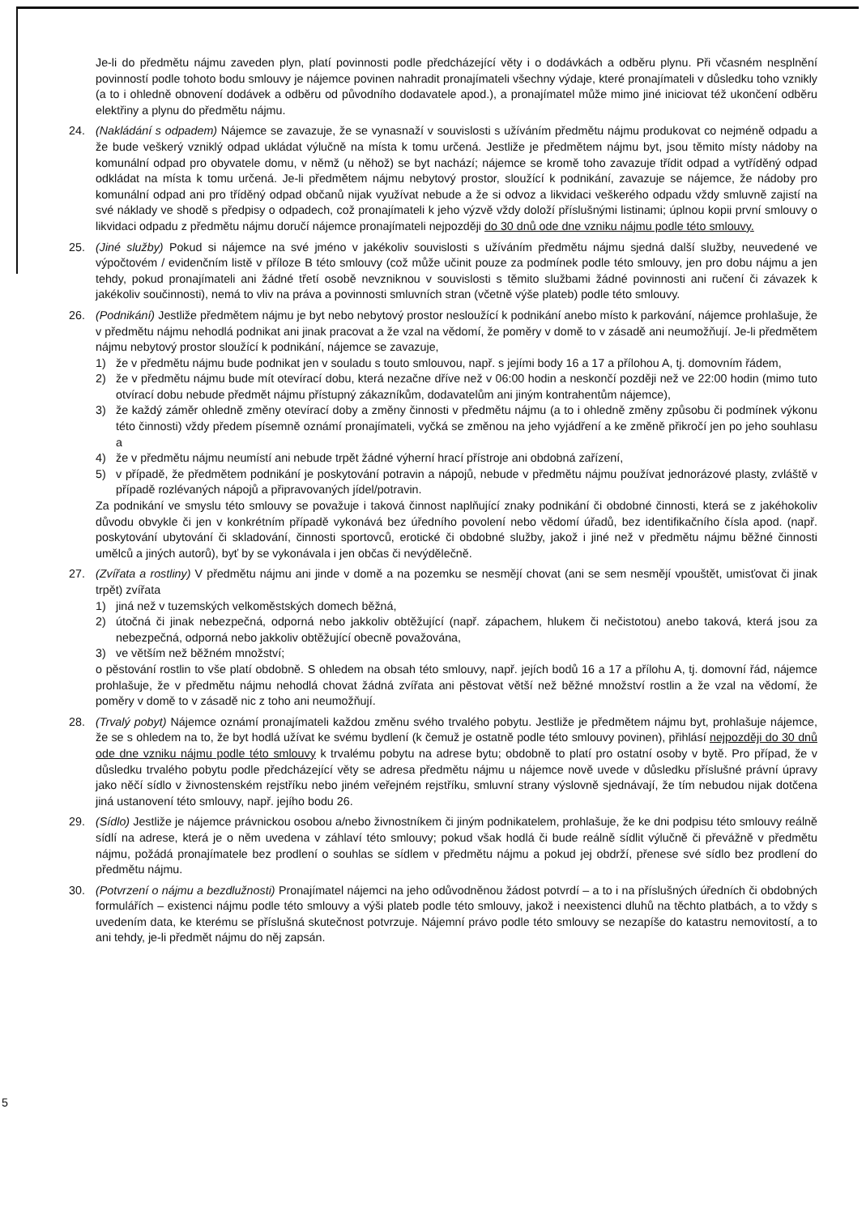Je-li do předmětu nájmu zaveden plyn, platí povinnosti podle předcházející věty i o dodávkách a odběru plynu. Při včasném nesplnění povinností podle tohoto bodu smlouvy je nájemce povinen nahradit pronajímateli všechny výdaje, které pronajímateli v důsledku toho vznikly (a to i ohledně obnovení dodávek a odběru od původního dodavatele apod.), a pronajímatel může mimo jiné iniciovat též ukončení odběru elektřiny a plynu do předmětu nájmu.
24. (Nakládání s odpadem) Nájemce se zavazuje, že se vynasnaží v souvislosti s užíváním předmětu nájmu produkovat co nejméně odpadu a že bude veškerý vzniklý odpad ukládat výlučně na místa k tomu určená. Jestliže je předmětem nájmu byt, jsou těmito místy nádoby na komunální odpad pro obyvatele domu, v němž (u něhož) se byt nachází; nájemce se kromě toho zavazuje třídit odpad a vytříděný odpad odkládat na místa k tomu určená. Je-li předmětem nájmu nebytový prostor, sloužící k podnikání, zavazuje se nájemce, že nádoby pro komunální odpad ani pro tříděný odpad občanů nijak využívat nebude a že si odvoz a likvidaci veškerého odpadu vždy smluvně zajistí na své náklady ve shodě s předpisy o odpadech, což pronajímateli k jeho výzvě vždy doloží příslušnými listinami; úplnou kopii první smlouvy o likvidaci odpadu z předmětu nájmu doručí nájemce pronajímateli nejpozději do 30 dnů ode dne vzniku nájmu podle této smlouvy.
25. (Jiné služby) Pokud si nájemce na své jméno v jakékoliv souvislosti s užíváním předmětu nájmu sjedná další služby, neuvedené ve výpočtovém / evidenčním listě v příloze B této smlouvy (což může učinit pouze za podmínek podle této smlouvy, jen pro dobu nájmu a jen tehdy, pokud pronajímateli ani žádné třetí osobě nevzniknou v souvislosti s těmito službami žádné povinnosti ani ručení či závazek k jakékoliv součinnosti), nemá to vliv na práva a povinnosti smluvních stran (včetně výše plateb) podle této smlouvy.
26. (Podnikání) Jestliže předmětem nájmu je byt nebo nebytový prostor nesloužící k podnikání anebo místo k parkování, nájemce prohlašuje, že v předmětu nájmu nehodlá podnikat ani jinak pracovat a že vzal na vědomí, že poměry v domě to v zásadě ani neumožňují. Je-li předmětem nájmu nebytový prostor sloužící k podnikání, nájemce se zavazuje,
1) že v předmětu nájmu bude podnikat jen v souladu s touto smlouvou, např. s jejími body 16 a 17 a přílohou A, tj. domovním řádem,
2) že v předmětu nájmu bude mít otevírací dobu, která nezačne dříve než v 06:00 hodin a neskončí později než ve 22:00 hodin (mimo tuto otvírací dobu nebude předmět nájmu přístupný zákazníkům, dodavatelům ani jiným kontrahentům nájemce),
3) že každý záměr ohledně změny otevírací doby a změny činnosti v předmětu nájmu (a to i ohledně změny způsobu či podmínek výkonu této činnosti) vždy předem písemně oznámí pronajímateli, vyčká se změnou na jeho vyjádření a ke změně přikročí jen po jeho souhlasu a
4) že v předmětu nájmu neumístí ani nebude trpět žádné výherní hrací přístroje ani obdobná zařízení,
5) v případě, že předmětem podnikání je poskytování potravin a nápojů, nebude v předmětu nájmu používat jednorázové plasty, zvláště v případě rozlévaných nápojů a připravovaných jídel/potravin.
Za podnikání ve smyslu této smlouvy se považuje i taková činnost naplňující znaky podnikání či obdobné činnosti, která se z jakéhokoliv důvodu obvykle či jen v konkrétním případě vykonává bez úředního povolení nebo vědomí úřadů, bez identifikačního čísla apod. (např. poskytování ubytování či skladování, činnosti sportovců, erotické či obdobné služby, jakož i jiné než v předmětu nájmu běžné činnosti umělců a jiných autorů), byť by se vykonávala i jen občas či nevýdělečně.
27. (Zvířata a rostliny) V předmětu nájmu ani jinde v domě a na pozemku se nesmějí chovat (ani se sem nesmějí vpouštět, umisťovat či jinak trpět) zvířata
1) jiná než v tuzemských velkoměstských domech běžná,
2) útočná či jinak nebezpečná, odporná nebo jakkoliv obtěžující (např. zápachem, hlukem či nečistotou) anebo taková, která jsou za nebezpečná, odporná nebo jakkoliv obtěžující obecně považována,
3) ve větším než běžném množství;
o pěstování rostlin to vše platí obdobně. S ohledem na obsah této smlouvy, např. jejích bodů 16 a 17 a přílohu A, tj. domovní řád, nájemce prohlašuje, že v předmětu nájmu nehodlá chovat žádná zvířata ani pěstovat větší než běžné množství rostlin a že vzal na vědomí, že poměry v domě to v zásadě nic z toho ani neumožňují.
28. (Trvalý pobyt) Nájemce oznámí pronajímateli každou změnu svého trvalého pobytu. Jestliže je předmětem nájmu byt, prohlašuje nájemce, že se s ohledem na to, že byt hodlá užívat ke svému bydlení (k čemuž je ostatně podle této smlouvy povinen), přihlásí nejpozději do 30 dnů ode dne vzniku nájmu podle této smlouvy k trvalému pobytu na adrese bytu; obdobně to platí pro ostatní osoby v bytě. Pro případ, že v důsledku trvalého pobytu podle předcházející věty se adresa předmětu nájmu u nájemce nově uvede v důsledku příslušné právní úpravy jako něčí sídlo v živnostenském rejstříku nebo jiném veřejném rejstříku, smluvní strany výslovně sjednávají, že tím nebudou nijak dotčena jiná ustanovení této smlouvy, např. jejího bodu 26.
29. (Sídlo) Jestliže je nájemce právnickou osobou a/nebo živnostníkem či jiným podnikatelem, prohlašuje, že ke dni podpisu této smlouvy reálně sídlí na adrese, která je o něm uvedena v záhlaví této smlouvy; pokud však hodlá či bude reálně sídlit výlučně či převážně v předmětu nájmu, požádá pronajímatele bez prodlení o souhlas se sídlem v předmětu nájmu a pokud jej obdrží, přenese své sídlo bez prodlení do předmětu nájmu.
30. (Potvrzení o nájmu a bezdlužnosti) Pronajímatel nájemci na jeho odůvodněnou žádost potvrdí – a to i na příslušných úředních či obdobných formulářích – existenci nájmu podle této smlouvy a výši plateb podle této smlouvy, jakož i neexistenci dluhů na těchto platbách, a to vždy s uvedením data, ke kterému se příslušná skutečnost potvrzuje. Nájemní právo podle této smlouvy se nezapíše do katastru nemovitostí, a to ani tehdy, je-li předmět nájmu do něj zapsán.
5